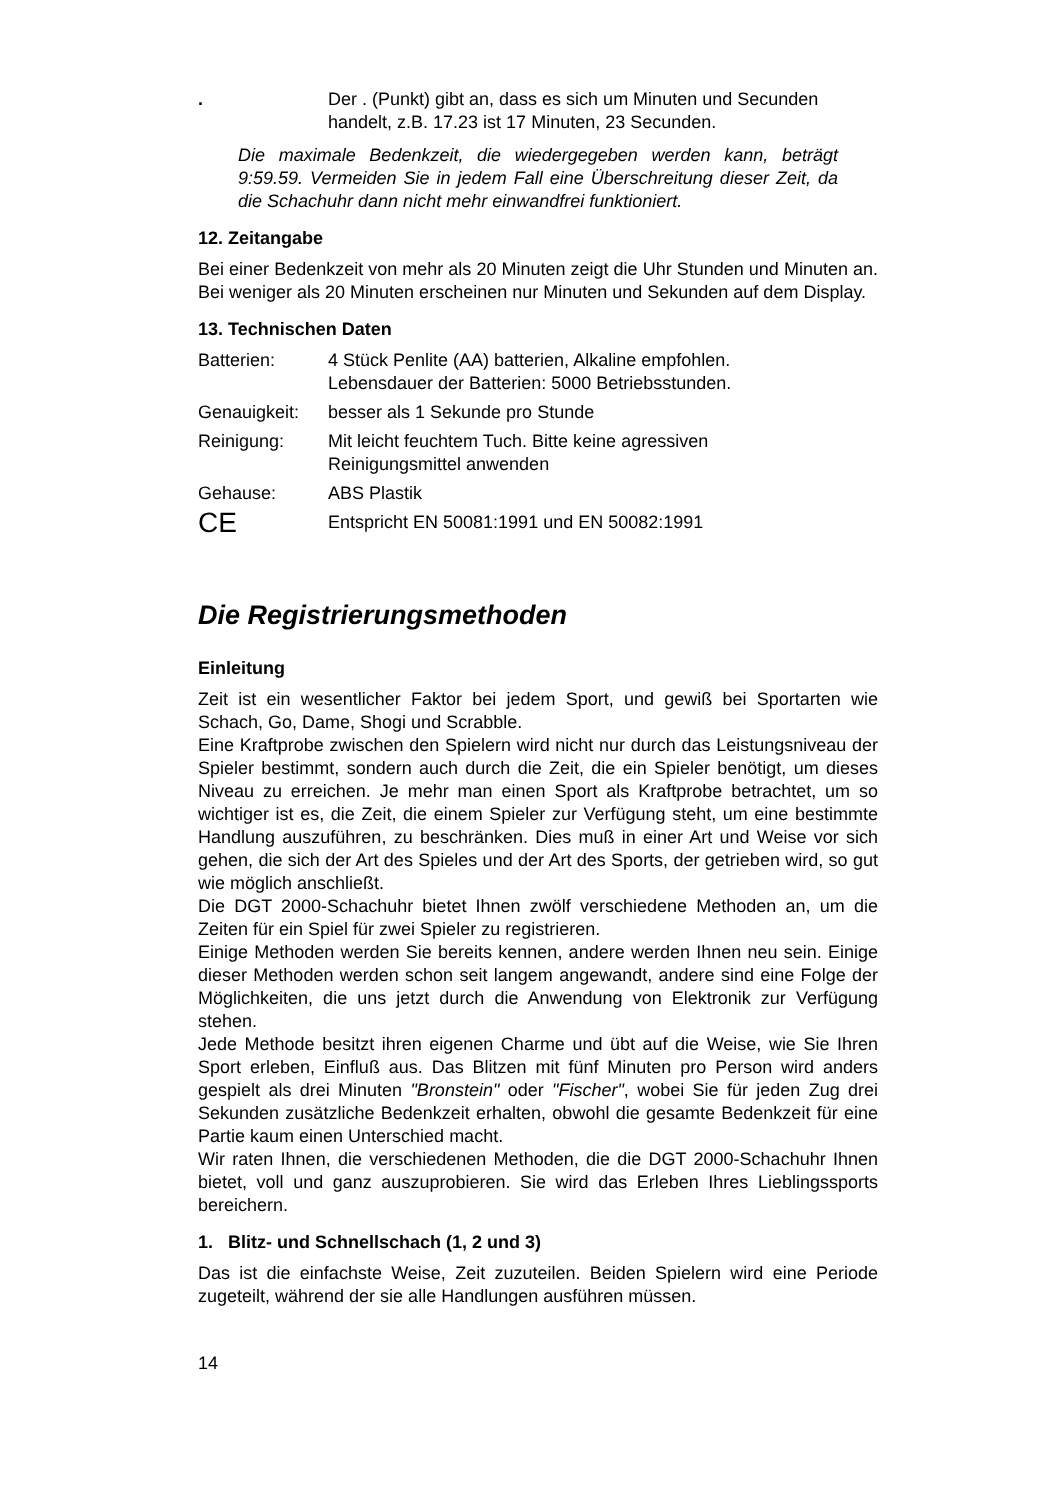| . | Der . (Punkt) gibt an, dass es sich um Minuten und Secunden handelt, z.B. 17.23 ist 17 Minuten, 23 Secunden. |
Die maximale Bedenkzeit, die wiedergegeben werden kann, beträgt 9:59.59. Vermeiden Sie in jedem Fall eine Überschreitung dieser Zeit, da die Schachuhr dann nicht mehr einwandfrei funktioniert.
12. Zeitangabe
Bei einer Bedenkzeit von mehr als 20 Minuten zeigt die Uhr Stunden und Minuten an. Bei weniger als 20 Minuten erscheinen nur Minuten und Sekunden auf dem Display.
13. Technischen Daten
| Batterien: | 4 Stück Penlite (AA) batterien, Alkaline empfohlen. Lebensdauer der Batterien: 5000 Betriebsstunden. |
| Genauigkeit: | besser als 1 Sekunde pro Stunde |
| Reinigung: | Mit leicht feuchtem Tuch. Bitte keine agressiven Reinigungsmittel anwenden |
| Gehause: | ABS Plastik |
| CE | Entspricht EN 50081:1991 und EN 50082:1991 |
Die Registrierungsmethoden
Einleitung
Zeit ist ein wesentlicher Faktor bei jedem Sport, und gewiß bei Sportarten wie Schach, Go, Dame, Shogi und Scrabble.
Eine Kraftprobe zwischen den Spielern wird nicht nur durch das Leistungsniveau der Spieler bestimmt, sondern auch durch die Zeit, die ein Spieler benötigt, um dieses Niveau zu erreichen. Je mehr man einen Sport als Kraftprobe betrachtet, um so wichtiger ist es, die Zeit, die einem Spieler zur Verfügung steht, um eine bestimmte Handlung auszuführen, zu beschränken. Dies muß in einer Art und Weise vor sich gehen, die sich der Art des Spieles und der Art des Sports, der getrieben wird, so gut wie möglich anschließt.
Die DGT 2000-Schachuhr bietet Ihnen zwölf verschiedene Methoden an, um die Zeiten für ein Spiel für zwei Spieler zu registrieren.
Einige Methoden werden Sie bereits kennen, andere werden Ihnen neu sein. Einige dieser Methoden werden schon seit langem angewandt, andere sind eine Folge der Möglichkeiten, die uns jetzt durch die Anwendung von Elektronik zur Verfügung stehen.
Jede Methode besitzt ihren eigenen Charme und übt auf die Weise, wie Sie Ihren Sport erleben, Einfluß aus. Das Blitzen mit fünf Minuten pro Person wird anders gespielt als drei Minuten "Bronstein" oder "Fischer", wobei Sie für jeden Zug drei Sekunden zusätzliche Bedenkzeit erhalten, obwohl die gesamte Bedenkzeit für eine Partie kaum einen Unterschied macht.
Wir raten Ihnen, die verschiedenen Methoden, die die DGT 2000-Schachuhr Ihnen bietet, voll und ganz auszuprobieren. Sie wird das Erleben Ihres Lieblingssports bereichern.
1. Blitz- und Schnellschach (1, 2 und 3)
Das ist die einfachste Weise, Zeit zuzuteilen. Beiden Spielern wird eine Periode zugeteilt, während der sie alle Handlungen ausführen müssen.
14